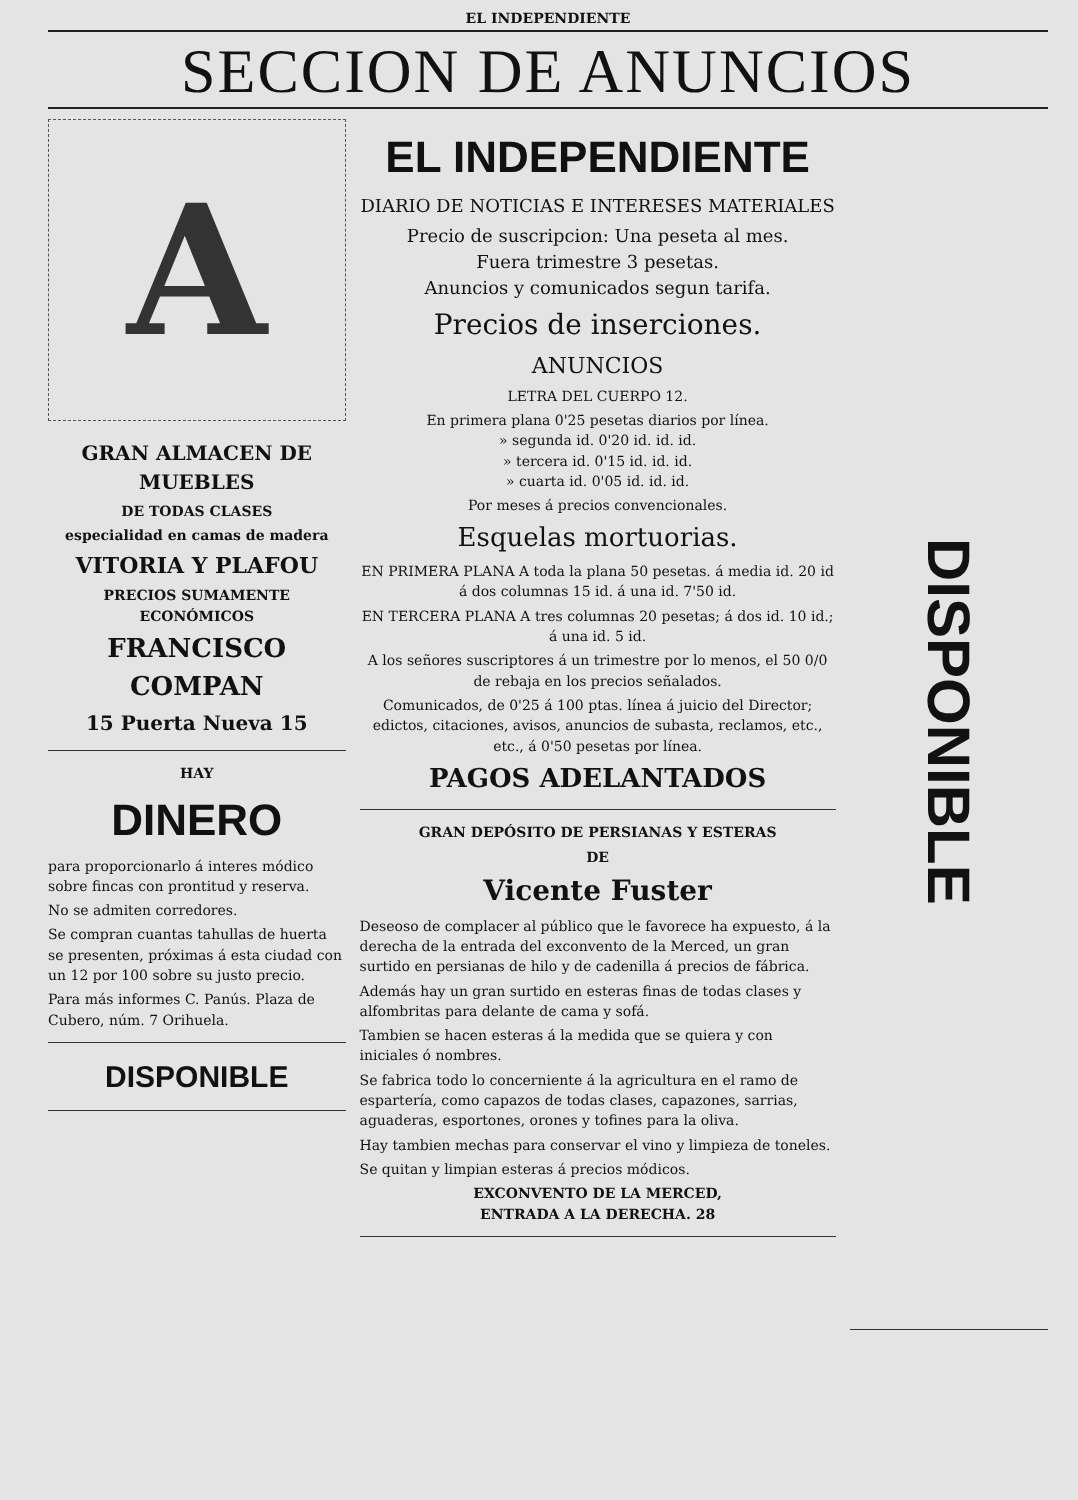EL INDEPENDIENTE
SECCION DE ANUNCIOS
A
GRAN ALMACEN DE MUEBLES
DE TODAS CLASES
especialidad en camas de madera
VITORIA Y PLAFOU
PRECIOS SUMAMENTE ECONÓMICOS
FRANCISCO COMPAN
15 Puerta Nueva 15
HAY
DINERO
para proporcionarlo á interes módico sobre fincas con prontitud y reserva.
No se admiten corredores.
Se compran cuantas tahullas de huerta se presenten, próximas á esta ciudad con un 12 por 100 sobre su justo precio.
Para más informes C. Panús. Plaza de Cubero, núm. 7 Orihuela.
DISPONIBLE
EL INDEPENDIENTE
DIARIO DE NOTICIAS E INTERESES MATERIALES
Precio de suscripcion: Una peseta al mes.
Fuera trimestre 3 pesetas.
Anuncios y comunicados segun tarifa.
Precios de inserciones.
ANUNCIOS
LETRA DEL CUERPO 12.
En primera plana 0'25 pesetas diarios por línea.
» segunda id. 0'20 id. id. id.
» tercera id. 0'15 id. id. id.
» cuarta id. 0'05 id. id. id.
Por meses á precios convencionales.
Esquelas mortuorias.
EN PRIMERA PLANA A toda la plana 50 pesetas. á media id. 20 id á dos columnas 15 id. á una id. 7'50 id.
EN TERCERA PLANA A tres columnas 20 pesetas; á dos id. 10 id.; á una id. 5 id.
A los señores suscriptores á un trimestre por lo menos, el 50 0/0 de rebaja en los precios señalados.
Comunicados, de 0'25 á 100 ptas. línea á juicio del Director; edictos, citaciones, avisos, anuncios de subasta, reclamos, etc., etc., á 0'50 pesetas por línea.
PAGOS ADELANTADOS
GRAN DEPÓSITO DE PERSIANAS Y ESTERAS
DE
Vicente Fuster
Deseoso de complacer al público que le favorece ha expuesto, á la derecha de la entrada del exconvento de la Merced, un gran surtido en persianas de hilo y de cadenilla á precios de fábrica.
Además hay un gran surtido en esteras finas de todas clases y alfombritas para delante de cama y sofá.
Tambien se hacen esteras á la medida que se quiera y con iniciales ó nombres.
Se fabrica todo lo concerniente á la agricultura en el ramo de espartería, como capazos de todas clases, capazones, sarrias, aguaderas, esportones, orones y tofines para la oliva.
Hay tambien mechas para conservar el vino y limpieza de toneles.
Se quitan y limpian esteras á precios módicos.
EXCONVENTO DE LA MERCED,
ENTRADA A LA DERECHA. 28
DISPONIBLE